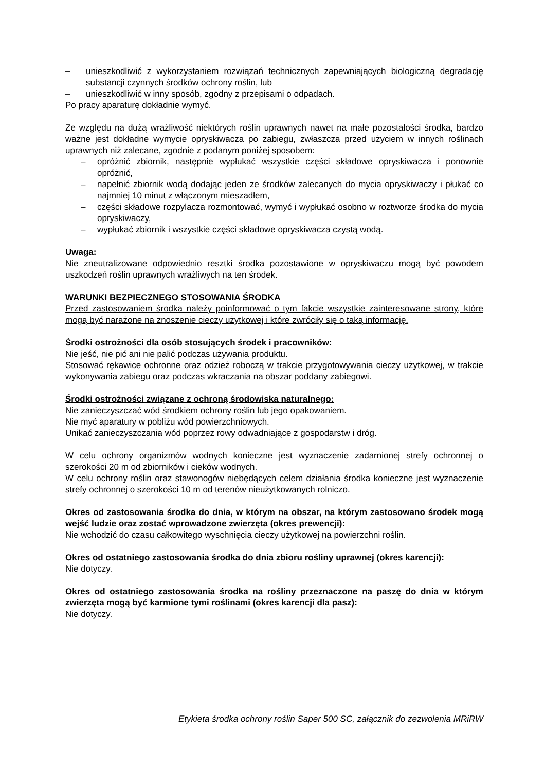– unieszkodliwić z wykorzystaniem rozwiązań technicznych zapewniających biologiczną degradację substancji czynnych środków ochrony roślin, lub
– unieszkodliwić w inny sposób, zgodny z przepisami o odpadach.
Po pracy aparaturę dokładnie wymyć.
Ze względu na dużą wrażliwość niektórych roślin uprawnych nawet na małe pozostałości środka, bardzo ważne jest dokładne wymycie opryskiwacza po zabiegu, zwłaszcza przed użyciem w innych roślinach uprawnych niż zalecane, zgodnie z podanym poniżej sposobem:
– opróżnić zbiornik, następnie wypłukać wszystkie części składowe opryskiwacza i ponownie opróżnić,
– napełnić zbiornik wodą dodając jeden ze środków zalecanych do mycia opryskiwaczy i płukać co najmniej 10 minut z włączonym mieszadłem,
– części składowe rozpylacza rozmontować, wymyć i wypłukać osobno w roztworze środka do mycia opryskiwaczy,
– wypłukać zbiornik i wszystkie części składowe opryskiwacza czystą wodą.
Uwaga:
Nie zneutralizowane odpowiednio resztki środka pozostawione w opryskiwaczu mogą być powodem uszkodzeń roślin uprawnych wrażliwych na ten środek.
WARUNKI BEZPIECZNEGO STOSOWANIA ŚRODKA
Przed zastosowaniem środka należy poinformować o tym fakcie wszystkie zainteresowane strony, które mogą być narażone na znoszenie cieczy użytkowej i które zwróciły się o taką informację.
Środki ostrożności dla osób stosujących środek i pracowników:
Nie jeść, nie pić ani nie palić podczas używania produktu.
Stosować rękawice ochronne oraz odzież roboczą w trakcie przygotowywania cieczy użytkowej, w trakcie wykonywania zabiegu oraz podczas wkraczania na obszar poddany zabiegowi.
Środki ostrożności związane z ochroną środowiska naturalnego:
Nie zanieczyszczać wód środkiem ochrony roślin lub jego opakowaniem.
Nie myć aparatury w pobliżu wód powierzchniowych.
Unikać zanieczyszczania wód poprzez rowy odwadniające z gospodarstw i dróg.
W celu ochrony organizmów wodnych konieczne jest wyznaczenie zadarnionej strefy ochronnej o szerokości 20 m od zbiorników i cieków wodnych.
W celu ochrony roślin oraz stawonogów niebędących celem działania środka konieczne jest wyznaczenie strefy ochronnej o szerokości 10 m od terenów nieużytkowanych rolniczo.
Okres od zastosowania środka do dnia, w którym na obszar, na którym zastosowano środek mogą wejść ludzie oraz zostać wprowadzone zwierzęta (okres prewencji):
Nie wchodzić do czasu całkowitego wyschnięcia cieczy użytkowej na powierzchni roślin.
Okres od ostatniego zastosowania środka do dnia zbioru rośliny uprawnej (okres karencji):
Nie dotyczy.
Okres od ostatniego zastosowania środka na rośliny przeznaczone na paszę do dnia w którym zwierzęta mogą być karmione tymi roślinami (okres karencji dla pasz):
Nie dotyczy.
Etykieta środka ochrony roślin Saper 500 SC, załącznik do zezwolenia MRiRW